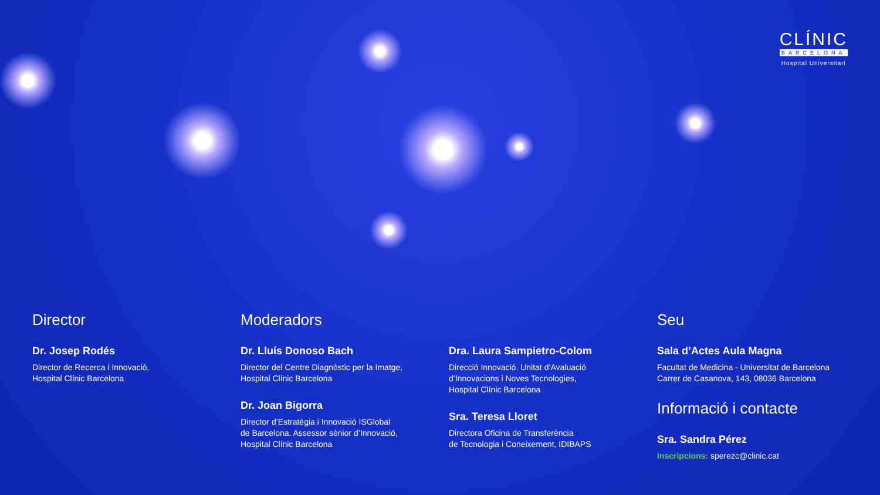CLÍNIC
BARCELONA
Hospital Universitari
Director
Dr. Josep Rodés
Director de Recerca i Innovació,
Hospital Clínic Barcelona
Moderadors
Dr. Lluís Donoso Bach
Director del Centre Diagnòstic per la Imatge,
Hospital Clínic Barcelona
Dr. Joan Bigorra
Director d’Estratègia i Innovació ISGlobal
de Barcelona. Assessor sènior d’Innovació,
Hospital Clínic Barcelona
Dra. Laura Sampietro-Colom
Direcció Innovació. Unitat d’Avaluació
d’Innovacions i Noves Tecnologies,
Hospital Clínic Barcelona
Sra. Teresa Lloret
Directora Oficina de Transferència
de Tecnologia i Coneixement, IDIBAPS
Seu
Sala d’Actes Aula Magna
Facultat de Medicina - Universitat de Barcelona
Carrer de Casanova, 143, 08036 Barcelona
Informació i contacte
Sra. Sandra Pérez
Inscripcions: sperezc@clinic.cat